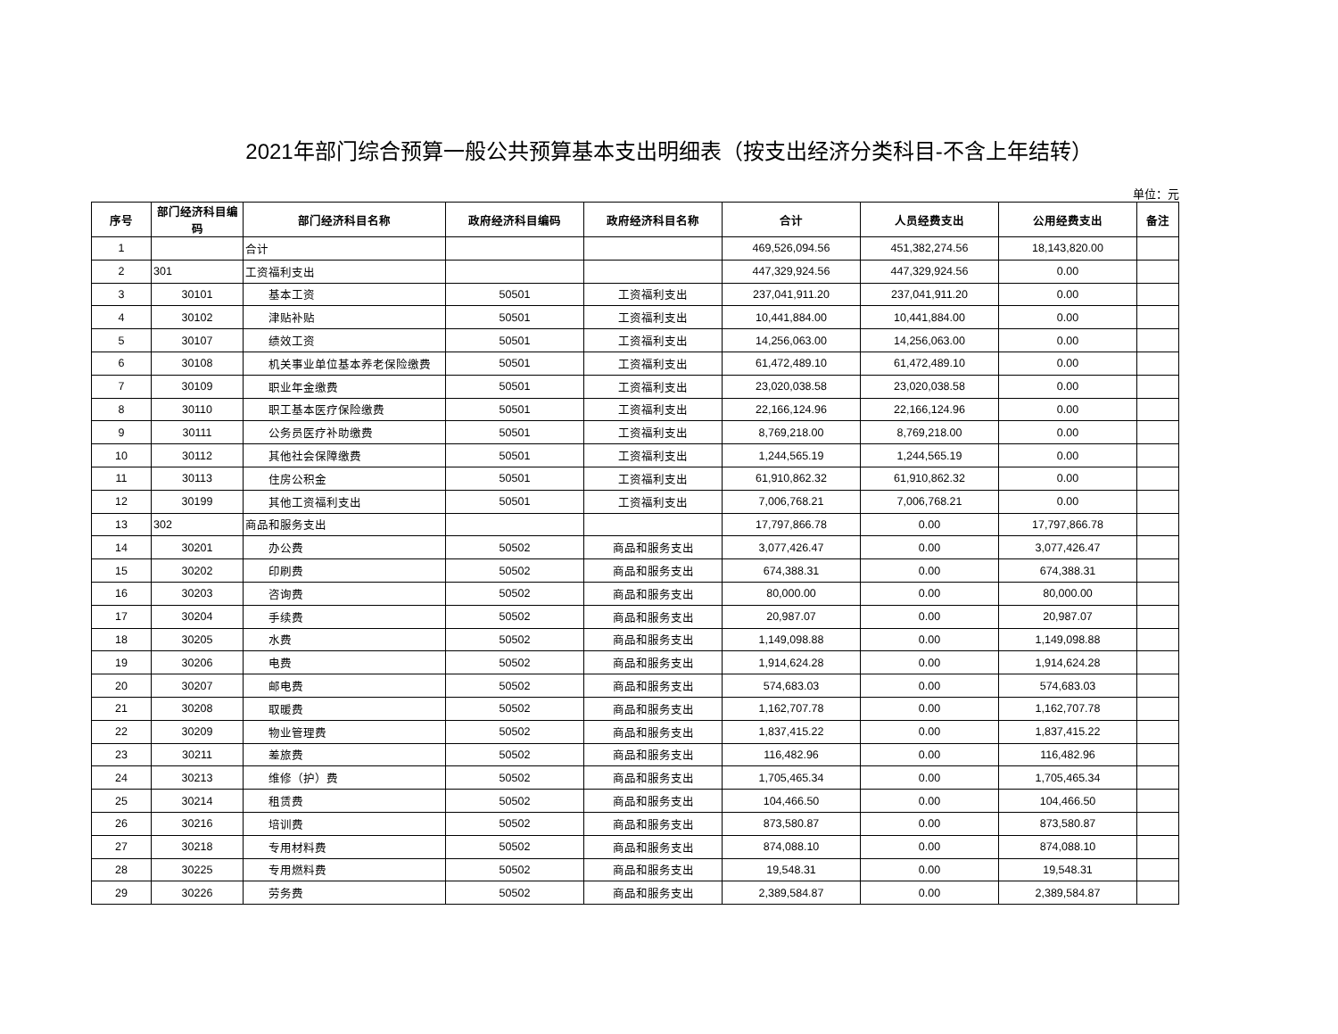2021年部门综合预算一般公共预算基本支出明细表（按支出经济分类科目-不含上年结转）
单位：元
| 序号 | 部门经济科目编码 | 部门经济科目名称 | 政府经济科目编码 | 政府经济科目名称 | 合计 | 人员经费支出 | 公用经费支出 | 备注 |
| --- | --- | --- | --- | --- | --- | --- | --- | --- |
| 1 | | 合计 | | | 469,526,094.56 | 451,382,274.56 | 18,143,820.00 | |
| 2 | 301 | 工资福利支出 | | | 447,329,924.56 | 447,329,924.56 | 0.00 | |
| 3 | 30101 | 基本工资 | 50501 | 工资福利支出 | 237,041,911.20 | 237,041,911.20 | 0.00 | |
| 4 | 30102 | 津贴补贴 | 50501 | 工资福利支出 | 10,441,884.00 | 10,441,884.00 | 0.00 | |
| 5 | 30107 | 绩效工资 | 50501 | 工资福利支出 | 14,256,063.00 | 14,256,063.00 | 0.00 | |
| 6 | 30108 | 机关事业单位基本养老保险缴费 | 50501 | 工资福利支出 | 61,472,489.10 | 61,472,489.10 | 0.00 | |
| 7 | 30109 | 职业年金缴费 | 50501 | 工资福利支出 | 23,020,038.58 | 23,020,038.58 | 0.00 | |
| 8 | 30110 | 职工基本医疗保险缴费 | 50501 | 工资福利支出 | 22,166,124.96 | 22,166,124.96 | 0.00 | |
| 9 | 30111 | 公务员医疗补助缴费 | 50501 | 工资福利支出 | 8,769,218.00 | 8,769,218.00 | 0.00 | |
| 10 | 30112 | 其他社会保障缴费 | 50501 | 工资福利支出 | 1,244,565.19 | 1,244,565.19 | 0.00 | |
| 11 | 30113 | 住房公积金 | 50501 | 工资福利支出 | 61,910,862.32 | 61,910,862.32 | 0.00 | |
| 12 | 30199 | 其他工资福利支出 | 50501 | 工资福利支出 | 7,006,768.21 | 7,006,768.21 | 0.00 | |
| 13 | 302 | 商品和服务支出 | | | 17,797,866.78 | 0.00 | 17,797,866.78 | |
| 14 | 30201 | 办公费 | 50502 | 商品和服务支出 | 3,077,426.47 | 0.00 | 3,077,426.47 | |
| 15 | 30202 | 印刷费 | 50502 | 商品和服务支出 | 674,388.31 | 0.00 | 674,388.31 | |
| 16 | 30203 | 咨询费 | 50502 | 商品和服务支出 | 80,000.00 | 0.00 | 80,000.00 | |
| 17 | 30204 | 手续费 | 50502 | 商品和服务支出 | 20,987.07 | 0.00 | 20,987.07 | |
| 18 | 30205 | 水费 | 50502 | 商品和服务支出 | 1,149,098.88 | 0.00 | 1,149,098.88 | |
| 19 | 30206 | 电费 | 50502 | 商品和服务支出 | 1,914,624.28 | 0.00 | 1,914,624.28 | |
| 20 | 30207 | 邮电费 | 50502 | 商品和服务支出 | 574,683.03 | 0.00 | 574,683.03 | |
| 21 | 30208 | 取暖费 | 50502 | 商品和服务支出 | 1,162,707.78 | 0.00 | 1,162,707.78 | |
| 22 | 30209 | 物业管理费 | 50502 | 商品和服务支出 | 1,837,415.22 | 0.00 | 1,837,415.22 | |
| 23 | 30211 | 差旅费 | 50502 | 商品和服务支出 | 116,482.96 | 0.00 | 116,482.96 | |
| 24 | 30213 | 维修（护）费 | 50502 | 商品和服务支出 | 1,705,465.34 | 0.00 | 1,705,465.34 | |
| 25 | 30214 | 租赁费 | 50502 | 商品和服务支出 | 104,466.50 | 0.00 | 104,466.50 | |
| 26 | 30216 | 培训费 | 50502 | 商品和服务支出 | 873,580.87 | 0.00 | 873,580.87 | |
| 27 | 30218 | 专用材料费 | 50502 | 商品和服务支出 | 874,088.10 | 0.00 | 874,088.10 | |
| 28 | 30225 | 专用燃料费 | 50502 | 商品和服务支出 | 19,548.31 | 0.00 | 19,548.31 | |
| 29 | 30226 | 劳务费 | 50502 | 商品和服务支出 | 2,389,584.87 | 0.00 | 2,389,584.87 | |